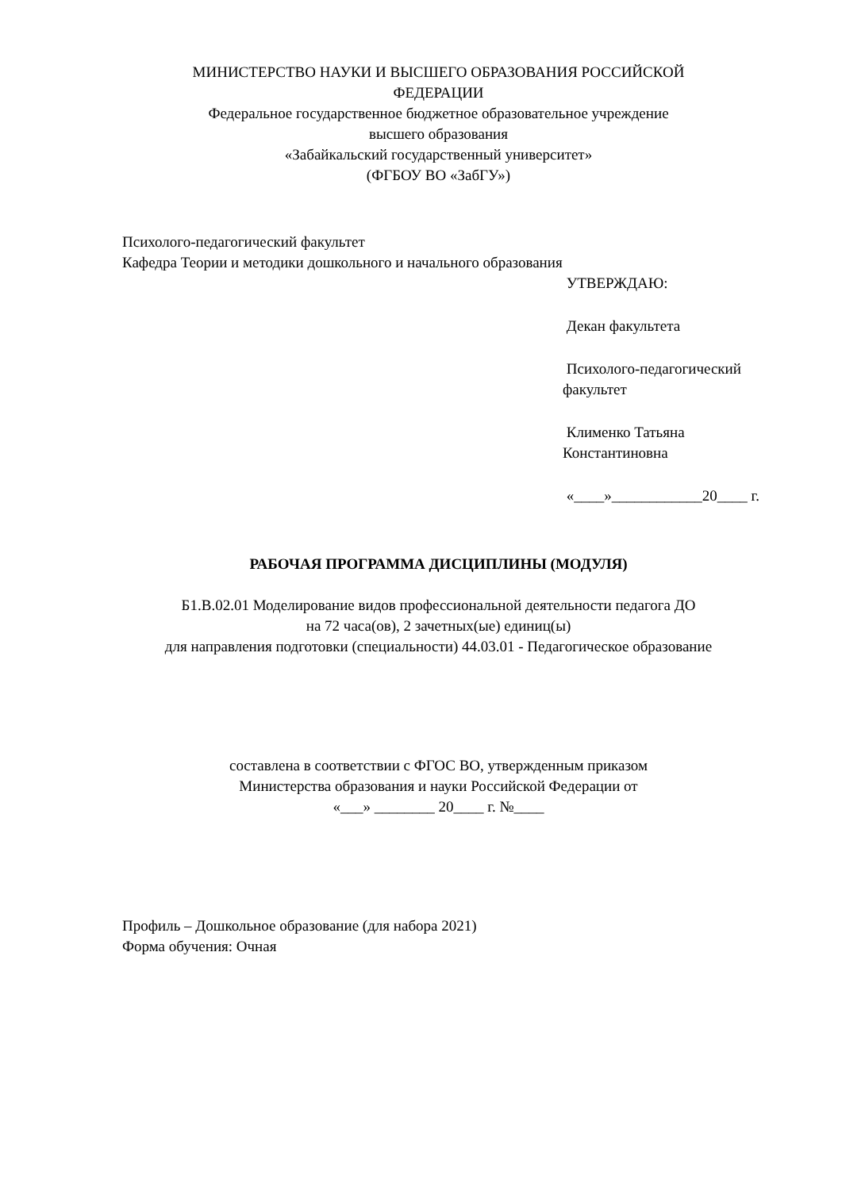МИНИСТЕРСТВО НАУКИ И ВЫСШЕГО ОБРАЗОВАНИЯ РОССИЙСКОЙ
ФЕДЕРАЦИИ
Федеральное государственное бюджетное образовательное учреждение
высшего образования
«Забайкальский государственный университет»
(ФГБОУ ВО «ЗабГУ»)
Психолого-педагогический факультет
Кафедра Теории и методики дошкольного и начального образования
УТВЕРЖДАЮ:
Декан факультета
Психолого-педагогический факультет
Клименко Татьяна Константиновна
«____»____________20____ г.
РАБОЧАЯ ПРОГРАММА ДИСЦИПЛИНЫ (МОДУЛЯ)
Б1.В.02.01 Моделирование видов профессиональной деятельности педагога ДО
на 72 часа(ов), 2 зачетных(ые) единиц(ы)
для направления подготовки (специальности) 44.03.01 - Педагогическое образование
составлена в соответствии с ФГОС ВО, утвержденным приказом
Министерства образования и науки Российской Федерации от
«___» ________ 20____ г. №____
Профиль – Дошкольное образование (для набора 2021)
Форма обучения: Очная